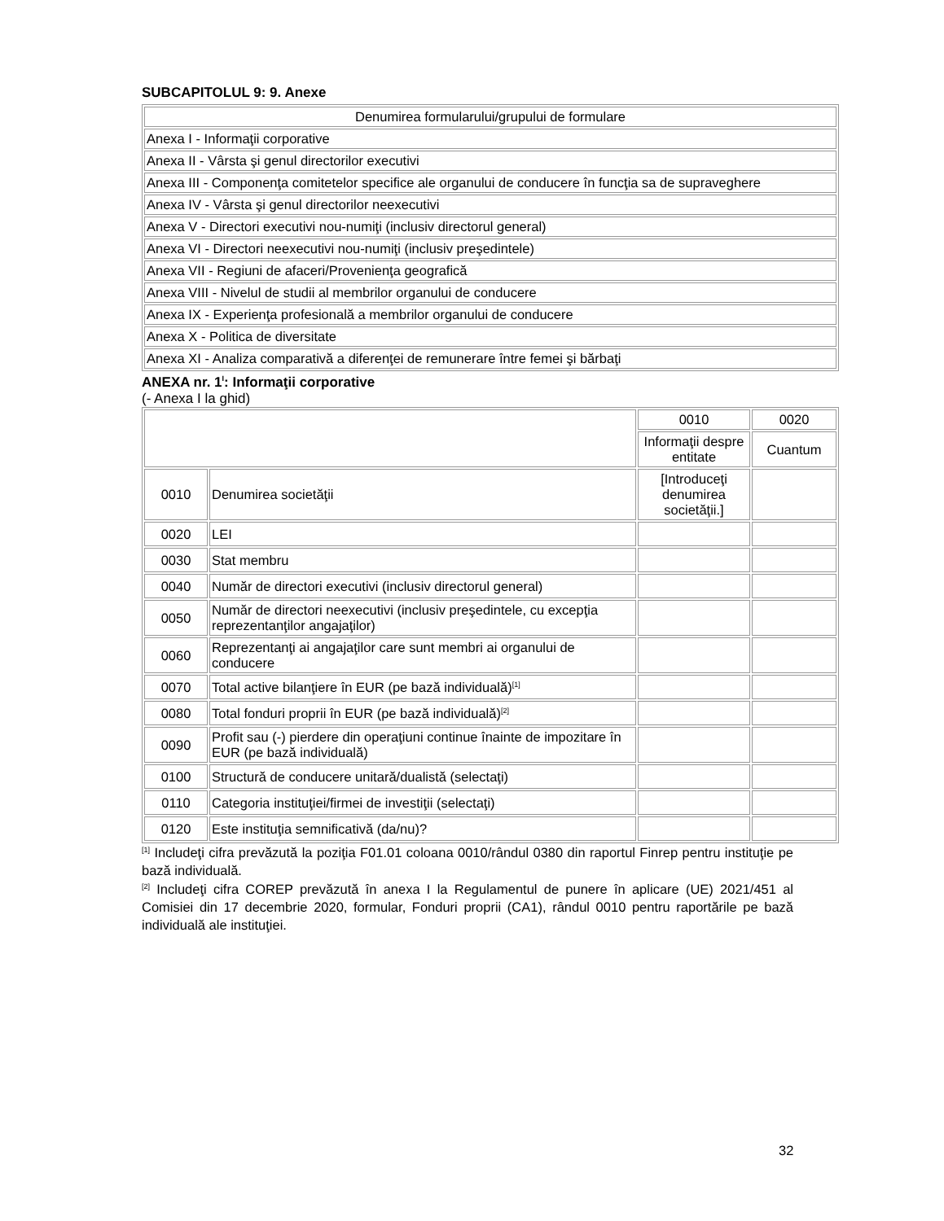SUBCAPITOLUL 9: 9. Anexe
| Denumirea formularului/grupului de formulare |
| Anexa I - Informaţii corporative |
| Anexa II - Vârsta şi genul directorilor executivi |
| Anexa III - Componenţa comitetelor specifice ale organului de conducere în funcţia sa de supraveghere |
| Anexa IV - Vârsta şi genul directorilor neexecutivi |
| Anexa V - Directori executivi nou-numiţi (inclusiv directorul general) |
| Anexa VI - Directori neexecutivi nou-numiţi (inclusiv preşedintele) |
| Anexa VII - Regiuni de afaceri/Provenienţa geografică |
| Anexa VIII - Nivelul de studii al membrilor organului de conducere |
| Anexa IX - Experienţa profesională a membrilor organului de conducere |
| Anexa X - Politica de diversitate |
| Anexa XI - Analiza comparativă a diferenţei de remunerare între femei şi bărbaţi |
ANEXA nr. 1<sup>I</sup>: Informaţii corporative
(- Anexa I la ghid)
| | | 0010 | 0020 |
| --- | --- | --- | --- |
| | | Informaţii despre entitate | Cuantum |
| 0010 | Denumirea societăţii | [Introduceţi denumirea societăţii.] | |
| 0020 | LEI | | |
| 0030 | Stat membru | | |
| 0040 | Număr de directori executivi (inclusiv directorul general) | | |
| 0050 | Număr de directori neexecutivi (inclusiv preşedintele, cu excepţia reprezentanţilor angajaţilor) | | |
| 0060 | Reprezentanţi ai angajaţilor care sunt membri ai organului de conducere | | |
| 0070 | Total active bilanţiere în EUR (pe bază individuală)<sup>[1]</sup> | | |
| 0080 | Total fonduri proprii în EUR (pe bază individuală)<sup>[2]</sup> | | |
| 0090 | Profit sau (-) pierdere din operaţiuni continue înainte de impozitare în EUR (pe bază individuală) | | |
| 0100 | Structură de conducere unitară/dualistă (selectaţi) | | |
| 0110 | Categoria instituţiei/firmei de investiţii (selectaţi) | | |
| 0120 | Este instituţia semnificativă (da/nu)? | | |
<sup>[1]</sup> Includeţi cifra prevăzută la poziţia F01.01 coloana 0010/rândul 0380 din raportul Finrep pentru instituţie pe bază individuală.
<sup>[2]</sup> Includeţi cifra COREP prevăzută în anexa I la Regulamentul de punere în aplicare (UE) 2021/451 al Comisiei din 17 decembrie 2020, formular, Fonduri proprii (CA1), rândul 0010 pentru raportările pe bază individuală ale instituţiei.
32